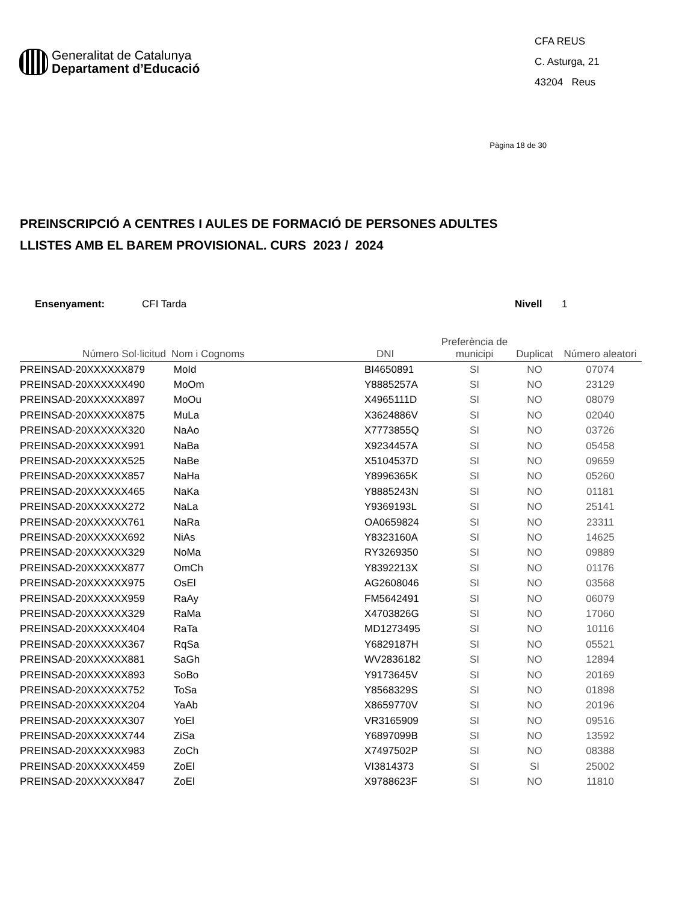Generalitat de Catalunya
Departament d’Educació
CFA REUS
C. Asturga, 21
43204 Reus
Pàgina 18 de 30
PREINSCRIPCIÓ A CENTRES I AULES DE FORMACIÓ DE PERSONES ADULTES
LLISTES AMB EL BAREM PROVISIONAL. CURS 2023 / 2024
Ensenyament: CFI Tarda Nivell 1
| Número Sol·licitud | Nom i Cognoms | DNI | Preferència de municipi | Duplicat | Número aleatori |
| --- | --- | --- | --- | --- | --- |
| PREINSAD-20XXXXXX879 | MoId | BI4650891 | SI | NO | 07074 |
| PREINSAD-20XXXXXX490 | MoOm | Y8885257A | SI | NO | 23129 |
| PREINSAD-20XXXXXX897 | MoOu | X4965111D | SI | NO | 08079 |
| PREINSAD-20XXXXXX875 | MuLa | X3624886V | SI | NO | 02040 |
| PREINSAD-20XXXXXX320 | NaAo | X7773855Q | SI | NO | 03726 |
| PREINSAD-20XXXXXX991 | NaBa | X9234457A | SI | NO | 05458 |
| PREINSAD-20XXXXXX525 | NaBe | X5104537D | SI | NO | 09659 |
| PREINSAD-20XXXXXX857 | NaHa | Y8996365K | SI | NO | 05260 |
| PREINSAD-20XXXXXX465 | NaKa | Y8885243N | SI | NO | 01181 |
| PREINSAD-20XXXXXX272 | NaLa | Y9369193L | SI | NO | 25141 |
| PREINSAD-20XXXXXX761 | NaRa | OA0659824 | SI | NO | 23311 |
| PREINSAD-20XXXXXX692 | NiAs | Y8323160A | SI | NO | 14625 |
| PREINSAD-20XXXXXX329 | NoMa | RY3269350 | SI | NO | 09889 |
| PREINSAD-20XXXXXX877 | OmCh | Y8392213X | SI | NO | 01176 |
| PREINSAD-20XXXXXX975 | OsEl | AG2608046 | SI | NO | 03568 |
| PREINSAD-20XXXXXX959 | RaAy | FM5642491 | SI | NO | 06079 |
| PREINSAD-20XXXXXX329 | RaMa | X4703826G | SI | NO | 17060 |
| PREINSAD-20XXXXXX404 | RaTa | MD1273495 | SI | NO | 10116 |
| PREINSAD-20XXXXXX367 | RqSa | Y6829187H | SI | NO | 05521 |
| PREINSAD-20XXXXXX881 | SaGh | WV2836182 | SI | NO | 12894 |
| PREINSAD-20XXXXXX893 | SoBo | Y9173645V | SI | NO | 20169 |
| PREINSAD-20XXXXXX752 | ToSa | Y8568329S | SI | NO | 01898 |
| PREINSAD-20XXXXXX204 | YaAb | X8659770V | SI | NO | 20196 |
| PREINSAD-20XXXXXX307 | YoEl | VR3165909 | SI | NO | 09516 |
| PREINSAD-20XXXXXX744 | ZiSa | Y6897099B | SI | NO | 13592 |
| PREINSAD-20XXXXXX983 | ZoCh | X7497502P | SI | NO | 08388 |
| PREINSAD-20XXXXXX459 | ZoEl | VI3814373 | SI | SI | 25002 |
| PREINSAD-20XXXXXX847 | ZoEl | X9788623F | SI | NO | 11810 |